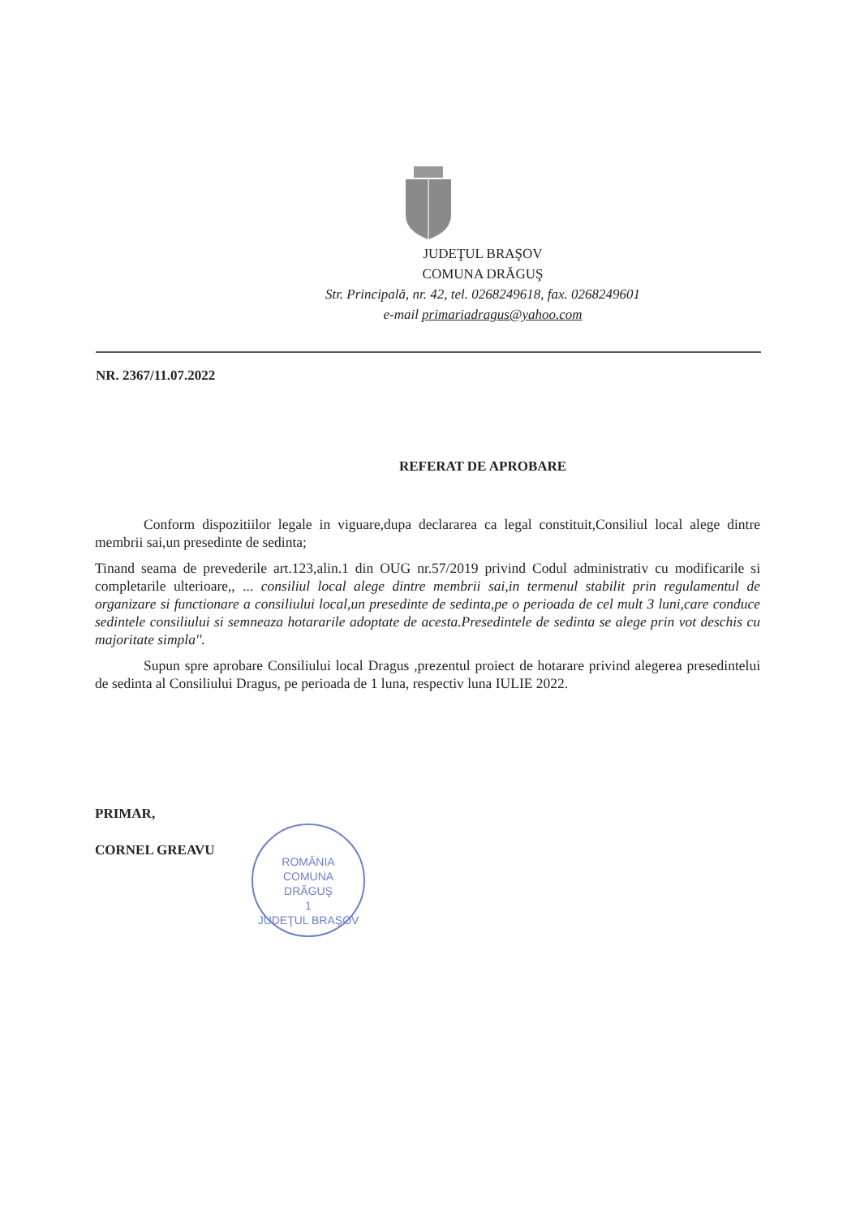JUDEŢUL BRAŞOV
COMUNA DRĂGUŞ
Str. Principală, nr. 42, tel. 0268249618, fax. 0268249601
e-mail primariadragus@yahoo.com
NR. 2367/11.07.2022
REFERAT DE APROBARE
Conform dispozitiilor legale in viguare,dupa declararea ca legal constituit,Consiliul local alege dintre membrii sai,un presedinte de sedinta;
Tinand seama de prevederile art.123,alin.1 din OUG nr.57/2019 privind Codul administrativ cu modificarile si completarile ulterioare,, ... consiliul local alege dintre membrii sai,in termenul stabilit prin regulamentul de organizare si functionare a consiliului local,un presedinte de sedinta,pe o perioada de cel mult 3 luni,care conduce sedintele consiliului si semneaza hotararile adoptate de acesta.Presedintele de sedinta se alege prin vot deschis cu majoritate simpla''.
Supun spre aprobare Consiliului local Dragus ,prezentul proiect de hotarare privind alegerea presedintelui de sedinta al Consiliului Dragus, pe perioada de 1 luna, respectiv luna IULIE 2022.
PRIMAR,
CORNEL GREAVU
ROMÂNIA
COMUNA
DRĂGUŞ
1
JUDEŢUL BRAŞOV